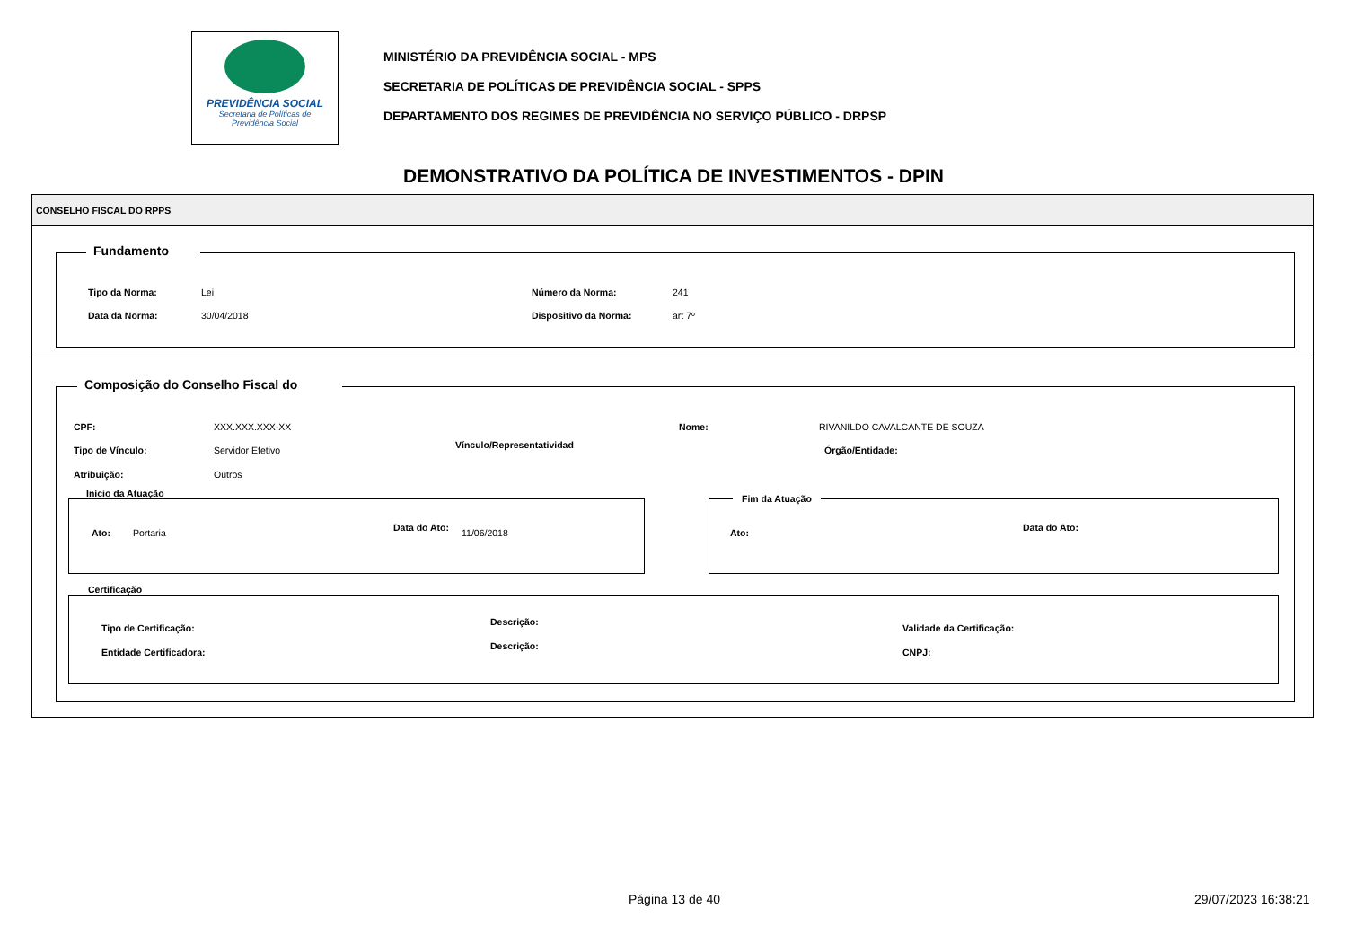PREVIDÊNCIA SOCIAL
Secretaria de Políticas de
Previdência Social
MINISTÉRIO DA PREVIDÊNCIA SOCIAL - MPS
SECRETARIA DE POLÍTICAS DE PREVIDÊNCIA SOCIAL - SPPS
DEPARTAMENTO DOS REGIMES DE PREVIDÊNCIA NO SERVIÇO PÚBLICO - DRPSP
DEMONSTRATIVO DA POLÍTICA DE INVESTIMENTOS - DPIN
CONSELHO FISCAL DO RPPS
Fundamento
Tipo da Norma: Lei Número da Norma: 241
Data da Norma: 30/04/2018 Dispositivo da Norma: art 7º
Composição do Conselho Fiscal do
CPF: XXX.XXX.XXX-XX Nome: RIVANILDO CAVALCANTE DE SOUZA
Tipo de Vínculo: Servidor Efetivo Vínculo/Representatividad Órgão/Entidade:
Atribuição: Outros
Início da Atuação
Ato: Portaria Data do Ato: 11/06/2018
Fim da Atuação
Ato: Data do Ato:
Certificação
Tipo de Certificação:
Descrição:
Validade da Certificação:
Entidade Certificadora:
Descrição:
CNPJ:
Página 13 de 40 29/07/2023 16:38:21